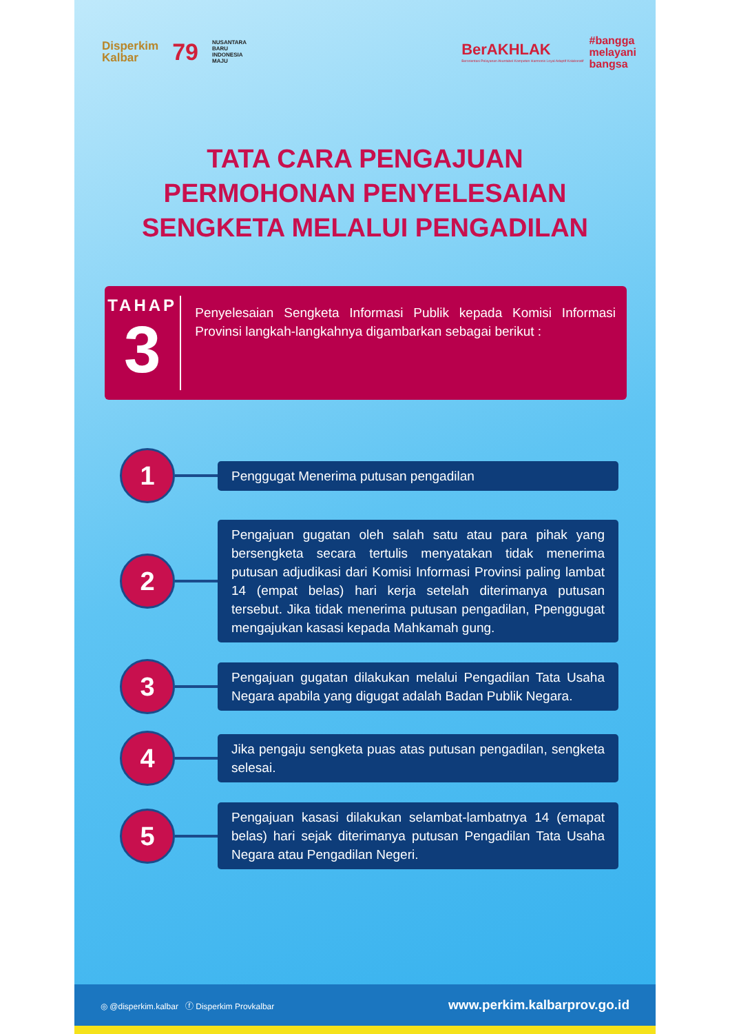Disperkim
Kalbar
79
NUSANTARA
BARU
INDONESIA
MAJU
BerAKHLAK
Berorientasi Pelayanan Akuntabel Kompeten Harmonis Loyal Adaptif Kolaboratif
#bangga
melayani
bangsa
TATA CARA PENGAJUAN
PERMOHONAN PENYELESAIAN
SENGKETA MELALUI PENGADILAN
TAHAP
3
Penyelesaian Sengketa Informasi Publik kepada Komisi Informasi Provinsi langkah-langkahnya digambarkan sebagai berikut :
1
Penggugat Menerima putusan pengadilan
2
Pengajuan gugatan oleh salah satu atau para pihak yang bersengketa secara tertulis menyatakan tidak menerima putusan adjudikasi dari Komisi Informasi Provinsi paling lambat 14 (empat belas) hari kerja setelah diterimanya putusan tersebut. Jika tidak menerima putusan pengadilan, Ppenggugat mengajukan kasasi kepada Mahkamah gung.
3
Pengajuan gugatan dilakukan melalui Pengadilan Tata Usaha Negara apabila yang digugat adalah Badan Publik Negara.
4
Jika pengaju sengketa puas atas putusan pengadilan, sengketa selesai.
5
Pengajuan kasasi dilakukan selambat-lambatnya 14 (emapat belas) hari sejak diterimanya putusan Pengadilan Tata Usaha Negara atau Pengadilan Negeri.
◎ @disperkim.kalbar ⓕ Disperkim Provkalbar www.perkim.kalbarprov.go.id